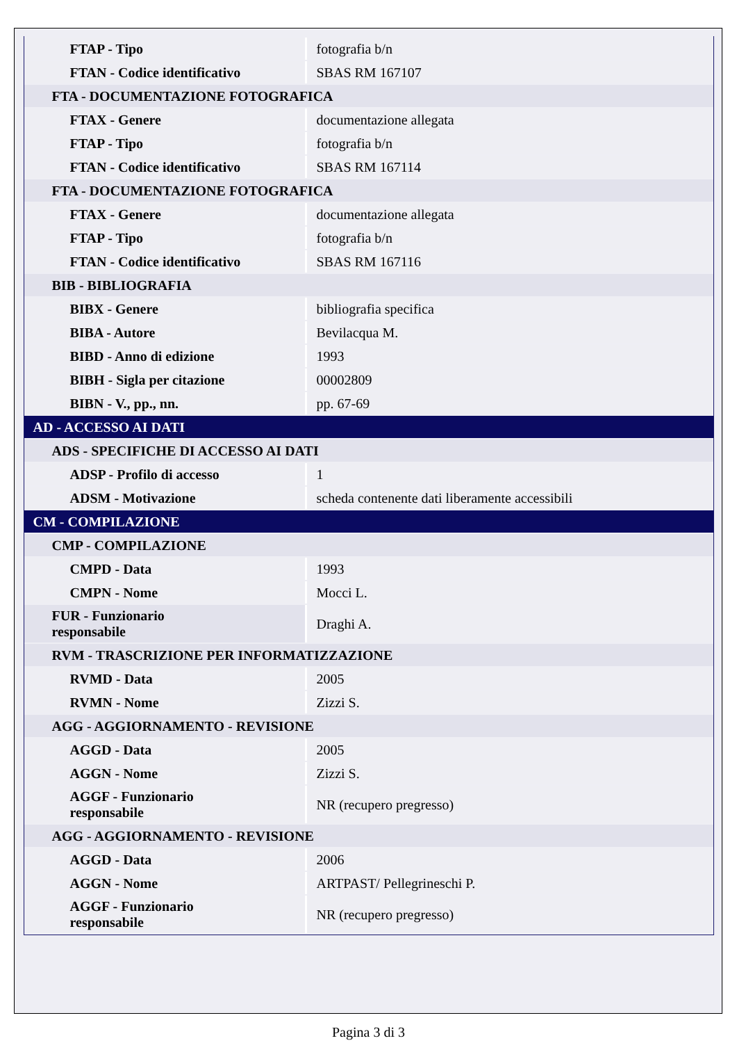| FTAP - Tipo | fotografia b/n |
| FTAN - Codice identificativo | SBAS RM 167107 |
| FTA - DOCUMENTAZIONE FOTOGRAFICA | |
| FTAX - Genere | documentazione allegata |
| FTAP - Tipo | fotografia b/n |
| FTAN - Codice identificativo | SBAS RM 167114 |
| FTA - DOCUMENTAZIONE FOTOGRAFICA | |
| FTAX - Genere | documentazione allegata |
| FTAP - Tipo | fotografia b/n |
| FTAN - Codice identificativo | SBAS RM 167116 |
| BIB - BIBLIOGRAFIA | |
| BIBX - Genere | bibliografia specifica |
| BIBA - Autore | Bevilacqua M. |
| BIBD - Anno di edizione | 1993 |
| BIBH - Sigla per citazione | 00002809 |
| BIBN - V., pp., nn. | pp. 67-69 |
| AD - ACCESSO AI DATI | |
| ADS - SPECIFICHE DI ACCESSO AI DATI | |
| ADSP - Profilo di accesso | 1 |
| ADSM - Motivazione | scheda contenente dati liberamente accessibili |
| CM - COMPILAZIONE | |
| CMP - COMPILAZIONE | |
| CMPD - Data | 1993 |
| CMPN - Nome | Mocci L. |
| FUR - Funzionario responsabile | Draghi A. |
| RVM - TRASCRIZIONE PER INFORMATIZZAZIONE | |
| RVMD - Data | 2005 |
| RVMN - Nome | Zizzi S. |
| AGG - AGGIORNAMENTO - REVISIONE | |
| AGGD - Data | 2005 |
| AGGN - Nome | Zizzi S. |
| AGGF - Funzionario responsabile | NR (recupero pregresso) |
| AGG - AGGIORNAMENTO - REVISIONE | |
| AGGD - Data | 2006 |
| AGGN - Nome | ARTPAST/ Pellegrineschi P. |
| AGGF - Funzionario responsabile | NR (recupero pregresso) |
Pagina 3 di 3